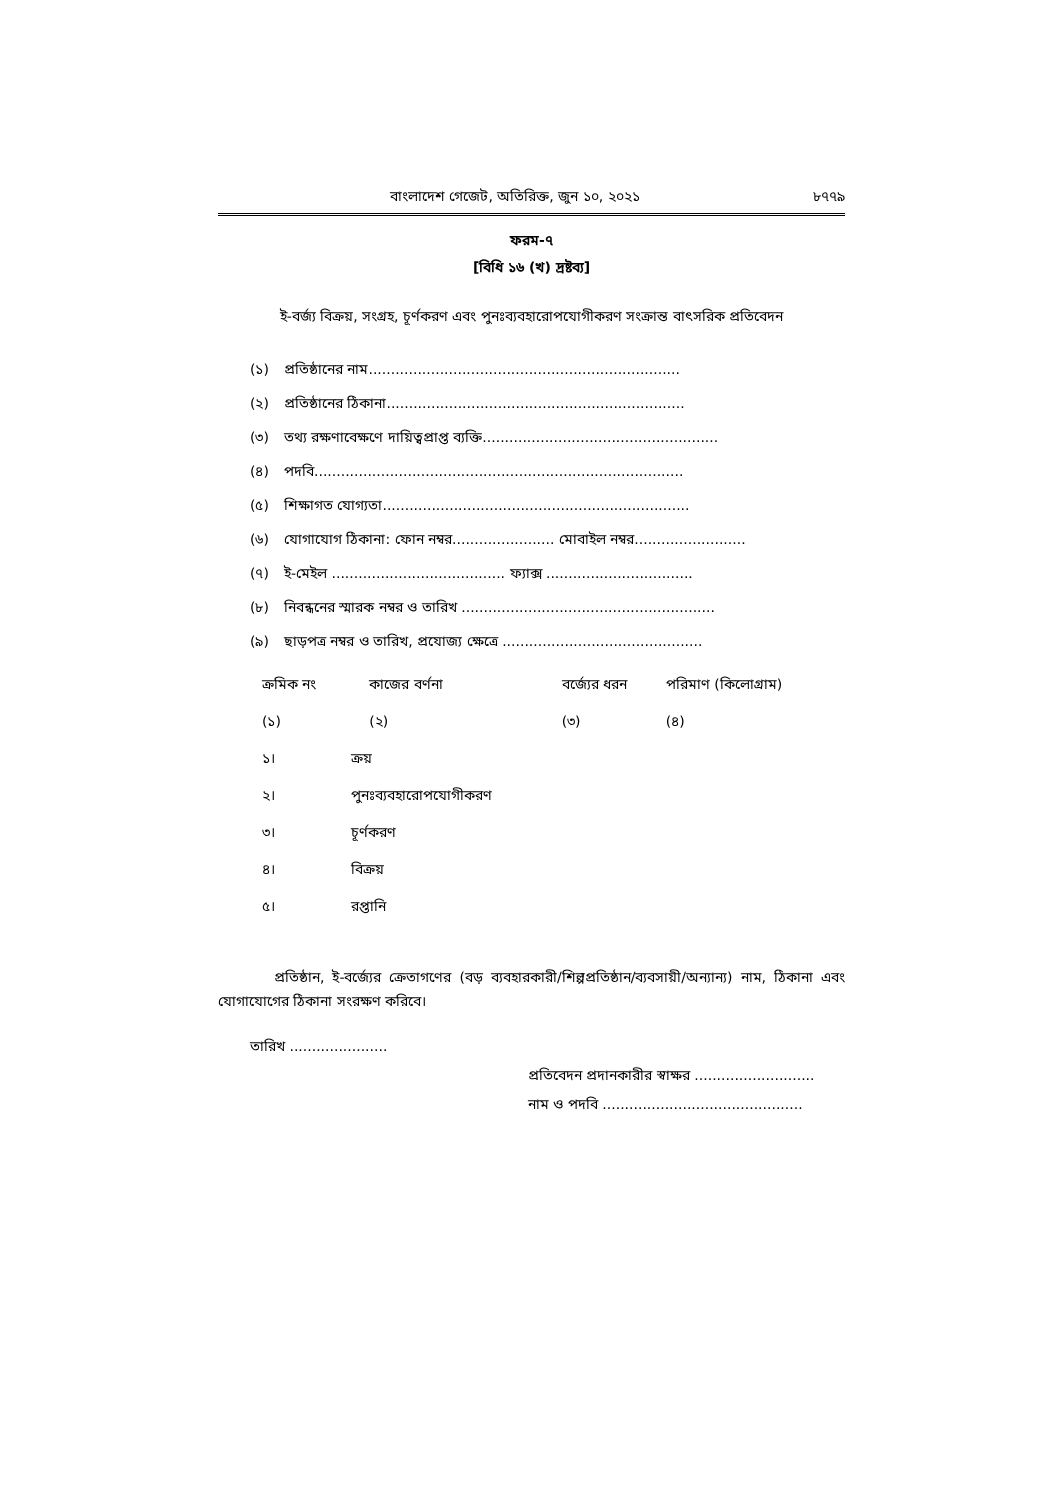বাংলাদেশ গেজেট, অতিরিক্ত, জুন ১০, ২০২১ ৮৭৭৯
ফরম-৭
[বিধি ১৬ (খ) দ্রষ্টব্য]
ই-বর্জ্য বিক্রয়, সংগ্রহ, চূর্ণকরণ এবং পুনঃব্যবহারোপযোগীকরণ সংক্রান্ত বাৎসরিক প্রতিবেদন
(১) প্রতিষ্ঠানের নাম......................................................................
(২) প্রতিষ্ঠানের ঠিকানা...................................................................
(৩) তথ্য রক্ষণাবেক্ষণে দায়িত্বপ্রাপ্ত ব্যক্তি.....................................................
(৪) পদবি...................................................................................
(৫) শিক্ষাগত যোগ্যতা.....................................................................
(৬) যোগাযোগ ঠিকানা: ফোন নম্বর....................... মোবাইল নম্বর.........................
(৭) ই-মেইল ....................................... ফ্যাক্স .................................
(৮) নিবন্ধনের স্মারক নম্বর ও তারিখ .........................................................
(৯) ছাড়পত্র নম্বর ও তারিখ, প্রযোজ্য ক্ষেত্রে .............................................
| ক্রমিক নং | | কাজের বর্ণনা | বর্জ্যের ধরন | পরিমাণ (কিলোগ্রাম) |
| --- | --- | --- | --- | --- |
| (১) | | (২) | (৩) | (৪) |
| ১। | ক্রয় | | | |
| ২। | পুনঃব্যবহারোপযোগীকরণ | | | |
| ৩। | চূর্ণকরণ | | | |
| ৪। | বিক্রয় | | | |
| ৫। | রপ্তানি | | | |
প্রতিষ্ঠান, ই-বর্জ্যের ক্রেতাগণের (বড় ব্যবহারকারী/শিল্পপ্রতিষ্ঠান/ব্যবসায়ী/অন্যান্য) নাম, ঠিকানা এবং যোগাযোগের ঠিকানা সংরক্ষণ করিবে।
তারিখ ......................
প্রতিবেদন প্রদানকারীর স্বাক্ষর ...........................
নাম ও পদবি .............................................